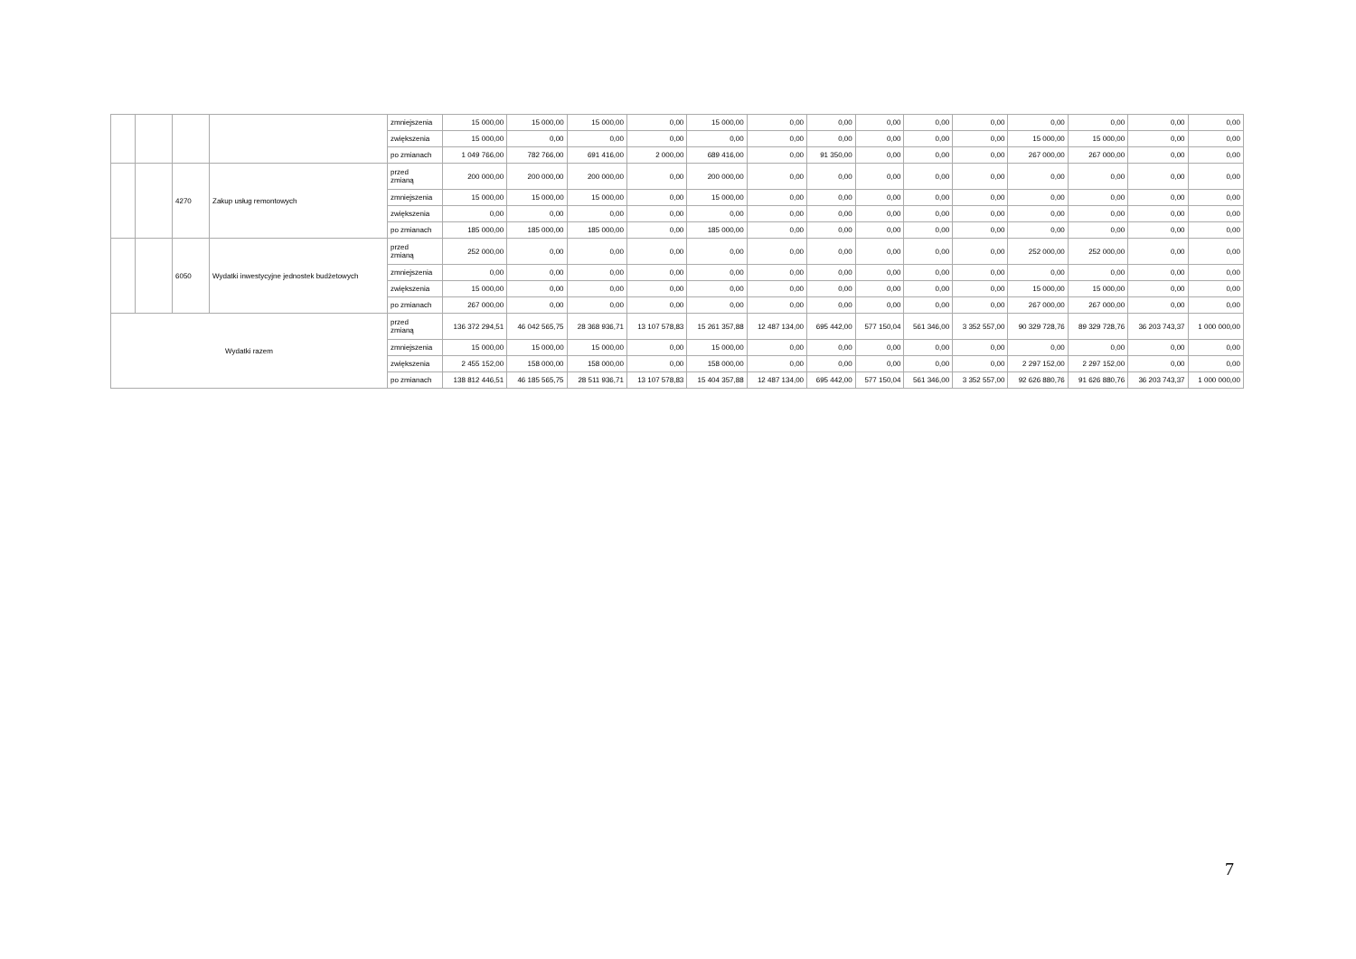| | | | | zmniejszenia | 15 000,00 | 15 000,00 | 15 000,00 | 0,00 | 15 000,00 | 0,00 | 0,00 | 0,00 | 0,00 | 0,00 | 0,00 | 0,00 | 0,00 | 0,00 |
| | | | | zwiększenia | 15 000,00 | 0,00 | 0,00 | 0,00 | 0,00 | 0,00 | 0,00 | 0,00 | 0,00 | 0,00 | 15 000,00 | 15 000,00 | 0,00 | 0,00 |
| | | | | po zmianach | 1 049 766,00 | 782 766,00 | 691 416,00 | 2 000,00 | 689 416,00 | 0,00 | 91 350,00 | 0,00 | 0,00 | 0,00 | 267 000,00 | 267 000,00 | 0,00 | 0,00 |
| | | 4270 | Zakup usług remontowych | przed zmianą | 200 000,00 | 200 000,00 | 200 000,00 | 0,00 | 200 000,00 | 0,00 | 0,00 | 0,00 | 0,00 | 0,00 | 0,00 | 0,00 | 0,00 | 0,00 |
| | | | | zmniejszenia | 15 000,00 | 15 000,00 | 15 000,00 | 0,00 | 15 000,00 | 0,00 | 0,00 | 0,00 | 0,00 | 0,00 | 0,00 | 0,00 | 0,00 | 0,00 |
| | | | | zwiększenia | 0,00 | 0,00 | 0,00 | 0,00 | 0,00 | 0,00 | 0,00 | 0,00 | 0,00 | 0,00 | 0,00 | 0,00 | 0,00 | 0,00 |
| | | | | po zmianach | 185 000,00 | 185 000,00 | 185 000,00 | 0,00 | 185 000,00 | 0,00 | 0,00 | 0,00 | 0,00 | 0,00 | 0,00 | 0,00 | 0,00 | 0,00 |
| | | 6050 | Wydatki inwestycyjne jednostek budżetowych | przed zmianą | 252 000,00 | 0,00 | 0,00 | 0,00 | 0,00 | 0,00 | 0,00 | 0,00 | 0,00 | 0,00 | 252 000,00 | 252 000,00 | 0,00 | 0,00 |
| | | | | zmniejszenia | 0,00 | 0,00 | 0,00 | 0,00 | 0,00 | 0,00 | 0,00 | 0,00 | 0,00 | 0,00 | 0,00 | 0,00 | 0,00 | 0,00 |
| | | | | zwiększenia | 15 000,00 | 0,00 | 0,00 | 0,00 | 0,00 | 0,00 | 0,00 | 0,00 | 0,00 | 0,00 | 15 000,00 | 15 000,00 | 0,00 | 0,00 |
| | | | | po zmianach | 267 000,00 | 0,00 | 0,00 | 0,00 | 0,00 | 0,00 | 0,00 | 0,00 | 0,00 | 0,00 | 267 000,00 | 267 000,00 | 0,00 | 0,00 |
| Wydatki razem | | | | przed zmianą | 136 372 294,51 | 46 042 565,75 | 28 368 936,71 | 13 107 578,83 | 15 261 357,88 | 12 487 134,00 | 695 442,00 | 577 150,04 | 561 346,00 | 3 352 557,00 | 90 329 728,76 | 89 329 728,76 | 36 203 743,37 | 1 000 000,00 |
| | | | | zmniejszenia | 15 000,00 | 15 000,00 | 15 000,00 | 0,00 | 15 000,00 | 0,00 | 0,00 | 0,00 | 0,00 | 0,00 | 0,00 | 0,00 | 0,00 | 0,00 |
| | | | | zwiększenia | 2 455 152,00 | 158 000,00 | 158 000,00 | 0,00 | 158 000,00 | 0,00 | 0,00 | 0,00 | 0,00 | 0,00 | 2 297 152,00 | 2 297 152,00 | 0,00 | 0,00 |
| | | | | po zmianach | 138 812 446,51 | 46 185 565,75 | 28 511 936,71 | 13 107 578,83 | 15 404 357,88 | 12 487 134,00 | 695 442,00 | 577 150,04 | 561 346,00 | 3 352 557,00 | 92 626 880,76 | 91 626 880,76 | 36 203 743,37 | 1 000 000,00 |
7